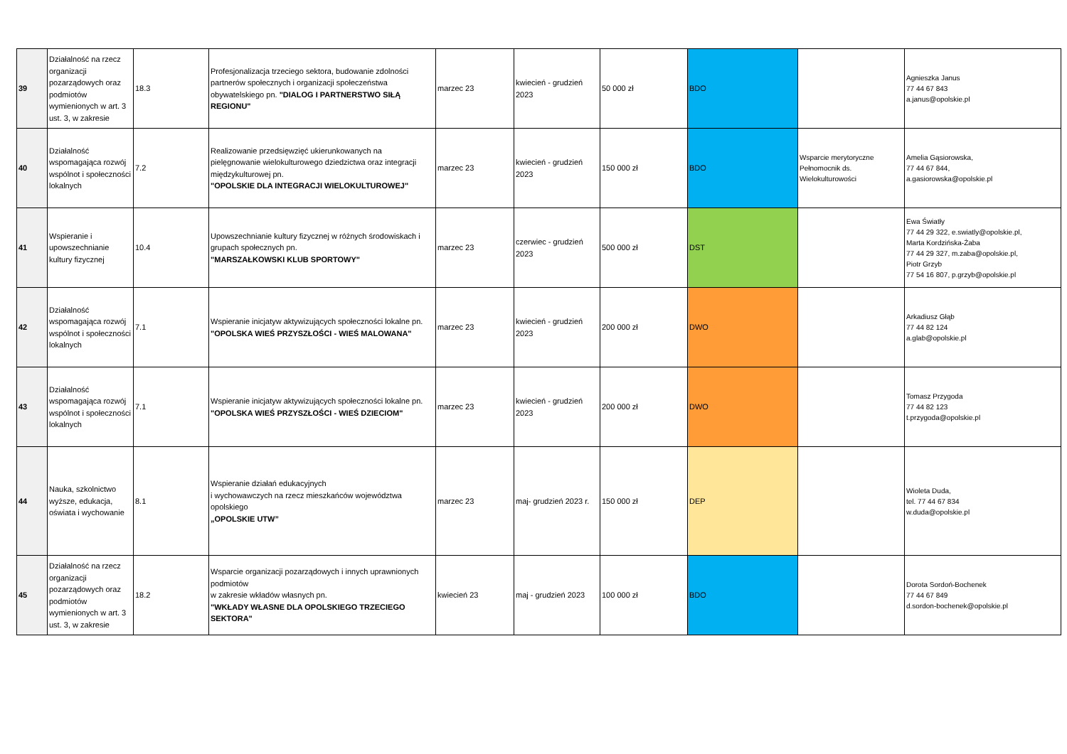| 39 | Działalność na rzecz organizacji pozarządowych oraz podmiotów wymienionych w art. 3 ust. 3, w zakresie | 18.3 | Profesjonalizacja trzeciego sektora, budowanie zdolności partnerów społecznych i organizacji społeczeństwa obywatelskiego pn. "DIALOG I PARTNERSTWO SIŁĄ REGIONU" | marzec 23 | kwiecień - grudzień 2023 | 50 000 zł | BDO | | Agnieszka Janus 77 44 67 843 a.janus@opolskie.pl |
| 40 | Działalność wspomagająca rozwój wspólnot i społeczności lokalnych | 7.2 | Realizowanie przedsięwzięć ukierunkowanych na pielęgnowanie wielokulturowego dziedzictwa oraz integracji międzykulturowej pn. "OPOLSKIE DLA INTEGRACJI WIELOKULTUROWEJ" | marzec 23 | kwiecień - grudzień 2023 | 150 000 zł | BDO | Wsparcie merytoryczne Pełnomocnik ds. Wielokulturowości | Amelia Gąsiorowska, 77 44 67 844, a.gasiorowska@opolskie.pl |
| 41 | Wspieranie i upowszechnianie kultury fizycznej | 10.4 | Upowszechnianie kultury fizycznej w różnych środowiskach i grupach społecznych pn. "MARSZAŁKOWSKI KLUB SPORTOWY" | marzec 23 | czerwiec - grudzień 2023 | 500 000 zł | DST | | Ewa Światły 77 44 29 322, e.swiatly@opolskie.pl, Marta Kordzińska-Żaba 77 44 29 327, m.zaba@opolskie.pl, Piotr Grzyb 77 54 16 807, p.grzyb@opolskie.pl |
| 42 | Działalność wspomagająca rozwój wspólnot i społeczności lokalnych | 7.1 | Wspieranie inicjatyw aktywizujących społeczności lokalne pn. "OPOLSKA WIEŚ PRZYSZŁOŚCI - WIEŚ MALOWANA" | marzec 23 | kwiecień - grudzień 2023 | 200 000 zł | DWO | | Arkadiusz Głąb 77 44 82 124 a.glab@opolskie.pl |
| 43 | Działalność wspomagająca rozwój wspólnot i społeczności lokalnych | 7.1 | Wspieranie inicjatyw aktywizujących społeczności lokalne pn. "OPOLSKA WIEŚ PRZYSZŁOŚCI - WIEŚ DZIECIOM" | marzec 23 | kwiecień - grudzień 2023 | 200 000 zł | DWO | | Tomasz Przygoda 77 44 82 123 t.przygoda@opolskie.pl |
| 44 | Nauka, szkolnictwo wyższe, edukacja, oświata i wychowanie | 8.1 | Wspieranie działań edukacyjnych i wychowawczych na rzecz mieszkańców województwa opolskiego „OPOLSKIE UTW” | marzec 23 | maj- grudzień 2023 r. | 150 000 zł | DEP | | Wioleta Duda, tel. 77 44 67 834 w.duda@opolskie.pl |
| 45 | Działalność na rzecz organizacji pozarządowych oraz podmiotów wymienionych w art. 3 ust. 3, w zakresie | 18.2 | Wsparcie organizacji pozarządowych i innych uprawnionych podmiotów w zakresie wkładów własnych pn. "WKŁADY WŁASNE DLA OPOLSKIEGO TRZECIEGO SEKTORA" | kwiecień 23 | maj - grudzień 2023 | 100 000 zł | BDO | | Dorota Sordoń-Bochenek 77 44 67 849 d.sordon-bochenek@opolskie.pl |